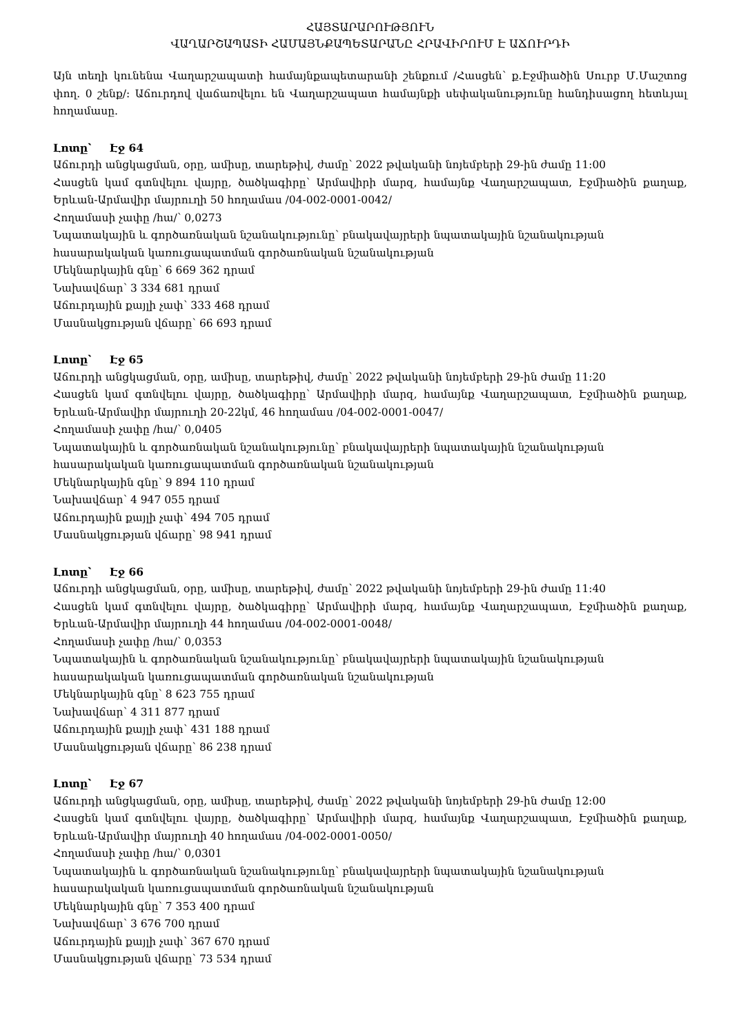ՀԱՅՏԱՐԱՐՈՒԹՅՈՒՆ
ՎԱՂԱՐՇԱՊԱՏԻ ՀԱՄԱՅՆՔԱՊԵՏԱՐԱՆԸ ՀՐԱՎԻՐՈՒՄ Է ԱՃՈՒՐԴԻ
Այն տեղի կունենա Վաղարշապատի համայնքապետարանի շենքում /Հասցեն՝ ք.Էջմիածին Սուրբ Մ.Մաշտոց փող. 0 շենք/: Աճուրդով վաճառվելու են Վաղարշապատ համայնքի սեփականությունը հանդիսացող հետևյալ հողամասը.
Լոտը՝ Էջ 64
Աճուրդի անցկացման, օրը, ամիսը, տարեթիվ, ժամը՝ 2022 թվականի նոյեմբերի 29-ին ժամը 11:00
Հասցեն կամ գտնվելու վայրը, ծածկագիրը՝ Արմավիրի մարզ, համայնք Վաղարշապատ, Էջմիածին քաղաք, Երևան-Արմավիր մայրուղի 50 հողամաս /04-002-0001-0042/
Հողամասի չափը /հա/՝ 0,0273
Նպատակային և գործառնական նշանակությունը՝ բնակավայրերի նպատակային նշանակության հասարակական կառուցապատման գործառնական նշանակության
Մեկնարկային գնը՝ 6 669 362 դրամ
Նախավճար՝ 3 334 681 դրամ
Աճուրդային քայլի չափ՝ 333 468 դրամ
Մասնակցության վճարը՝ 66 693 դրամ
Լոտը՝ Էջ 65
Աճուրդի անցկացման, օրը, ամիսը, տարեթիվ, ժամը՝ 2022 թվականի նոյեմբերի 29-ին ժամը 11:20
Հասցեն կամ գտնվելու վայրը, ծածկագիրը՝ Արմավիրի մարզ, համայնք Վաղարշապատ, Էջմիածին քաղաք, Երևան-Արմավիր մայրուղի 20-22կմ, 46 հողամաս /04-002-0001-0047/
Հողամասի չափը /հա/՝ 0,0405
Նպատակային և գործառնական նշանակությունը՝ բնակավայրերի նպատակային նշանակության հասարակական կառուցապատման գործառնական նշանակության
Մեկնարկային գնը՝ 9 894 110 դրամ
Նախավճար՝ 4 947 055 դրամ
Աճուրդային քայլի չափ՝ 494 705 դրամ
Մասնակցության վճարը՝ 98 941 դրամ
Լոտը՝ Էջ 66
Աճուրդի անցկացման, օրը, ամիսը, տարեթիվ, ժամը՝ 2022 թվականի նոյեմբերի 29-ին ժամը 11:40
Հասցեն կամ գտնվելու վայրը, ծածկագիրը՝ Արմավիրի մարզ, համայնք Վաղարշապատ, Էջմիածին քաղաք, Երևան-Արմավիր մայրուղի 44 հողամաս /04-002-0001-0048/
Հողամասի չափը /հա/՝ 0,0353
Նպատակային և գործառնական նշանակությունը՝ բնակավայրերի նպատակային նշանակության հասարակական կառուցապատման գործառնական նշանակության
Մեկնարկային գնը՝ 8 623 755 դրամ
Նախավճար՝ 4 311 877 դրամ
Աճուրդային քայլի չափ՝ 431 188 դրամ
Մասնակցության վճարը՝ 86 238 դրամ
Լոտը՝ Էջ 67
Աճուրդի անցկացման, օրը, ամիսը, տարեթիվ, ժամը՝ 2022 թվականի նոյեմբերի 29-ին ժամը 12:00
Հասցեն կամ գտնվելու վայրը, ծածկագիրը՝ Արմավիրի մարզ, համայնք Վաղարշապատ, Էջմիածին քաղաք, Երևան-Արմավիր մայրուղի 40 հողամաս /04-002-0001-0050/
Հողամասի չափը /հա/՝ 0,0301
Նպատակային և գործառնական նշանակությունը՝ բնակավայրերի նպատակային նշանակության հասարակական կառուցապատման գործառնական նշանակության
Մեկնարկային գնը՝ 7 353 400 դրամ
Նախավճար՝ 3 676 700 դրամ
Աճուրդային քայլի չափ՝ 367 670 դրամ
Մասնակցության վճարը՝ 73 534 դրամ